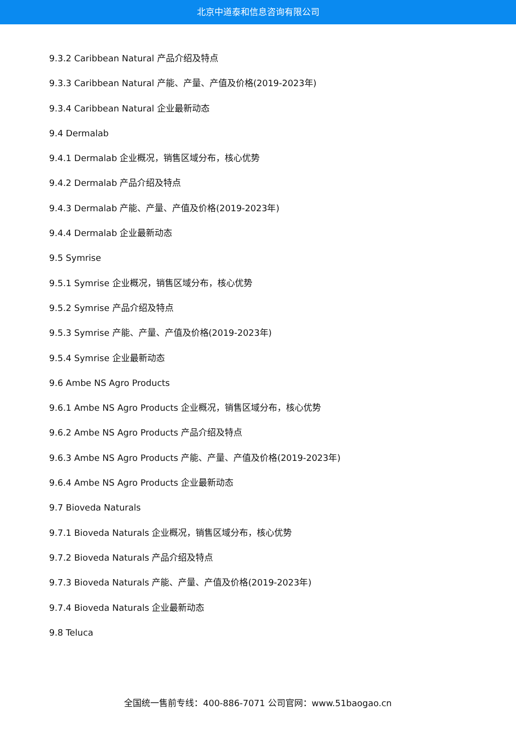北京中道泰和信息咨询有限公司
9.3.2 Caribbean Natural 产品介绍及特点
9.3.3 Caribbean Natural 产能、产量、产值及价格(2019-2023年)
9.3.4 Caribbean Natural 企业最新动态
9.4 Dermalab
9.4.1 Dermalab 企业概况，销售区域分布，核心优势
9.4.2 Dermalab 产品介绍及特点
9.4.3 Dermalab 产能、产量、产值及价格(2019-2023年)
9.4.4 Dermalab 企业最新动态
9.5 Symrise
9.5.1 Symrise 企业概况，销售区域分布，核心优势
9.5.2 Symrise 产品介绍及特点
9.5.3 Symrise 产能、产量、产值及价格(2019-2023年)
9.5.4 Symrise 企业最新动态
9.6 Ambe NS Agro Products
9.6.1 Ambe NS Agro Products 企业概况，销售区域分布，核心优势
9.6.2 Ambe NS Agro Products 产品介绍及特点
9.6.3 Ambe NS Agro Products 产能、产量、产值及价格(2019-2023年)
9.6.4 Ambe NS Agro Products 企业最新动态
9.7 Bioveda Naturals
9.7.1 Bioveda Naturals 企业概况，销售区域分布，核心优势
9.7.2 Bioveda Naturals 产品介绍及特点
9.7.3 Bioveda Naturals 产能、产量、产值及价格(2019-2023年)
9.7.4 Bioveda Naturals 企业最新动态
9.8 Teluca
全国统一售前专线：400-886-7071 公司官网：www.51baogao.cn